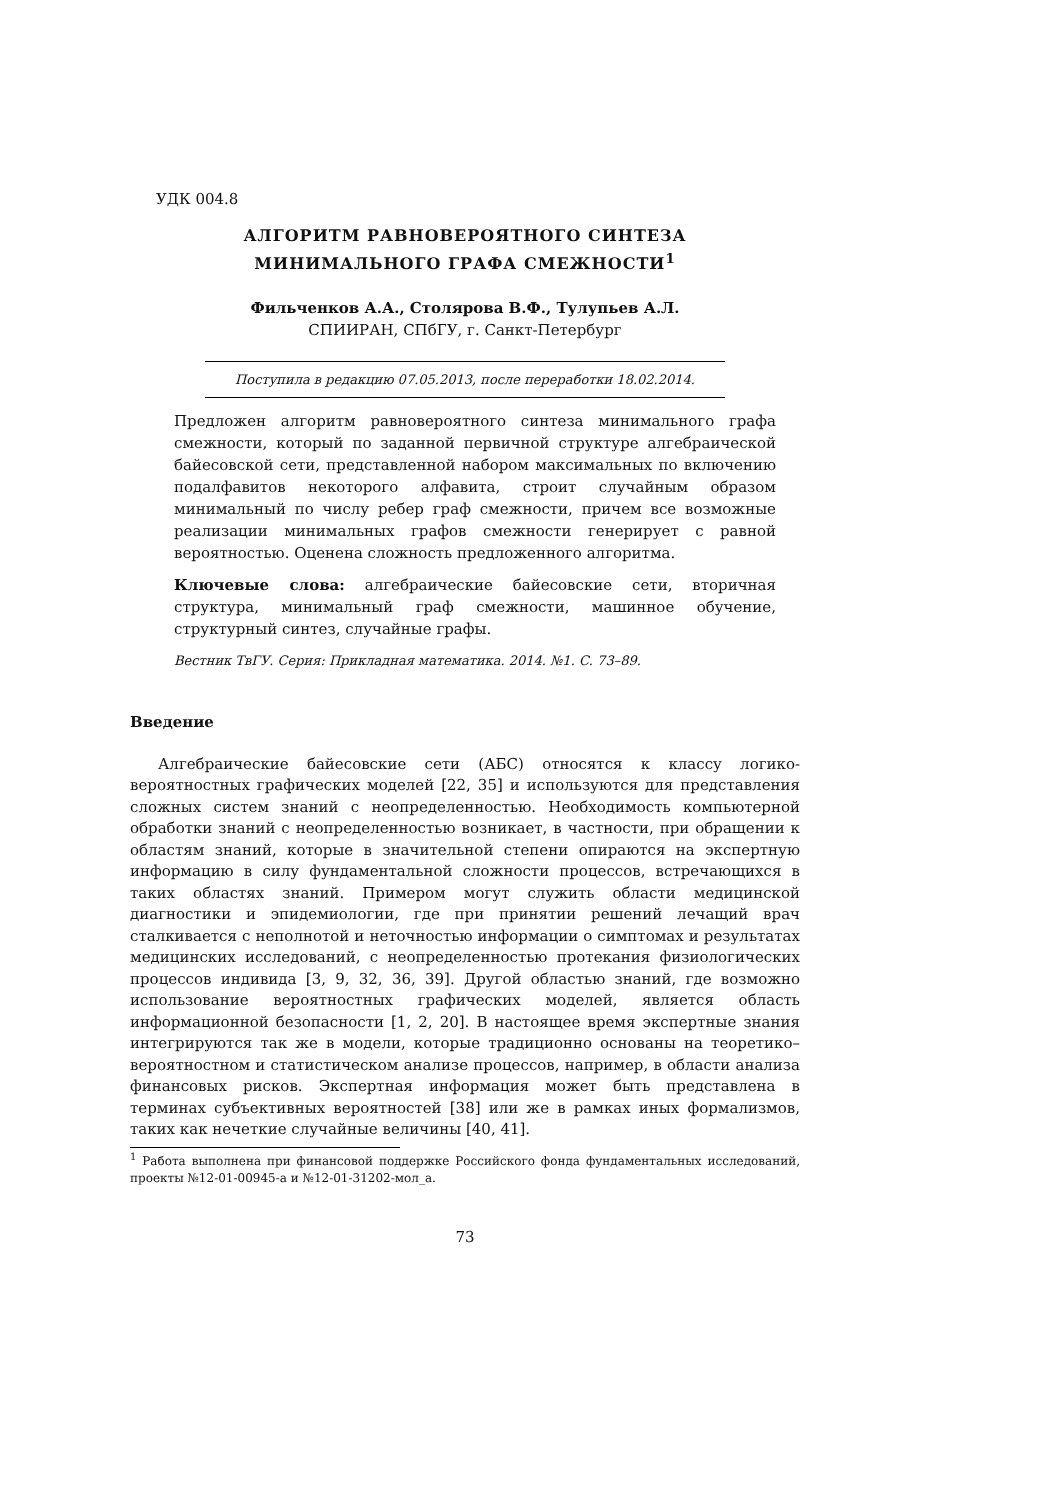УДК 004.8
АЛГОРИТМ РАВНОВЕРОЯТНОГО СИНТЕЗА
МИНИМАЛЬНОГО ГРАФА СМЕЖНОСТИ<sup>1</sup>
Фильченков А.А., Столярова В.Ф., Тулупьев А.Л.
СПИИРАН, СПбГУ, г. Санкт-Петербург
Поступила в редакцию 07.05.2013, после переработки 18.02.2014.
Предложен алгоритм равновероятного синтеза минимального графа смежности, который по заданной первичной структуре алгебраической байесовской сети, представленной набором максимальных по включению подалфавитов некоторого алфавита, строит случайным образом минимальный по числу ребер граф смежности, причем все возможные реализации минимальных графов смежности генерирует с равной вероятностью. Оценена сложность предложенного алгоритма.
Ключевые слова: алгебраические байесовские сети, вторичная структура, минимальный граф смежности, машинное обучение, структурный синтез, случайные графы.
Вестник ТвГУ. Серия: Прикладная математика. 2014. №1. С. 73–89.
Введение
Алгебраические байесовские сети (АБС) относятся к классу логико-вероятностных графических моделей [22, 35] и используются для представления сложных систем знаний с неопределенностью. Необходимость компьютерной обработки знаний с неопределенностью возникает, в частности, при обращении к областям знаний, которые в значительной степени опираются на экспертную информацию в силу фундаментальной сложности процессов, встречающихся в таких областях знаний. Примером могут служить области медицинской диагностики и эпидемиологии, где при принятии решений лечащий врач сталкивается с неполнотой и неточностью информации о симптомах и результатах медицинских исследований, с неопределенностью протекания физиологических процессов индивида [3, 9, 32, 36, 39]. Другой областью знаний, где возможно использование вероятностных графических моделей, является область информационной безопасности [1, 2, 20]. В настоящее время экспертные знания интегрируются так же в модели, которые традиционно основаны на теоретико–вероятностном и статистическом анализе процессов, например, в области анализа финансовых рисков. Экспертная информация может быть представлена в терминах субъективных вероятностей [38] или же в рамках иных формализмов, таких как нечеткие случайные величины [40, 41].
<sup>1</sup> Работа выполнена при финансовой поддержке Российского фонда фундаментальных исследований, проекты №12-01-00945-а и №12-01-31202-мол_а.
73